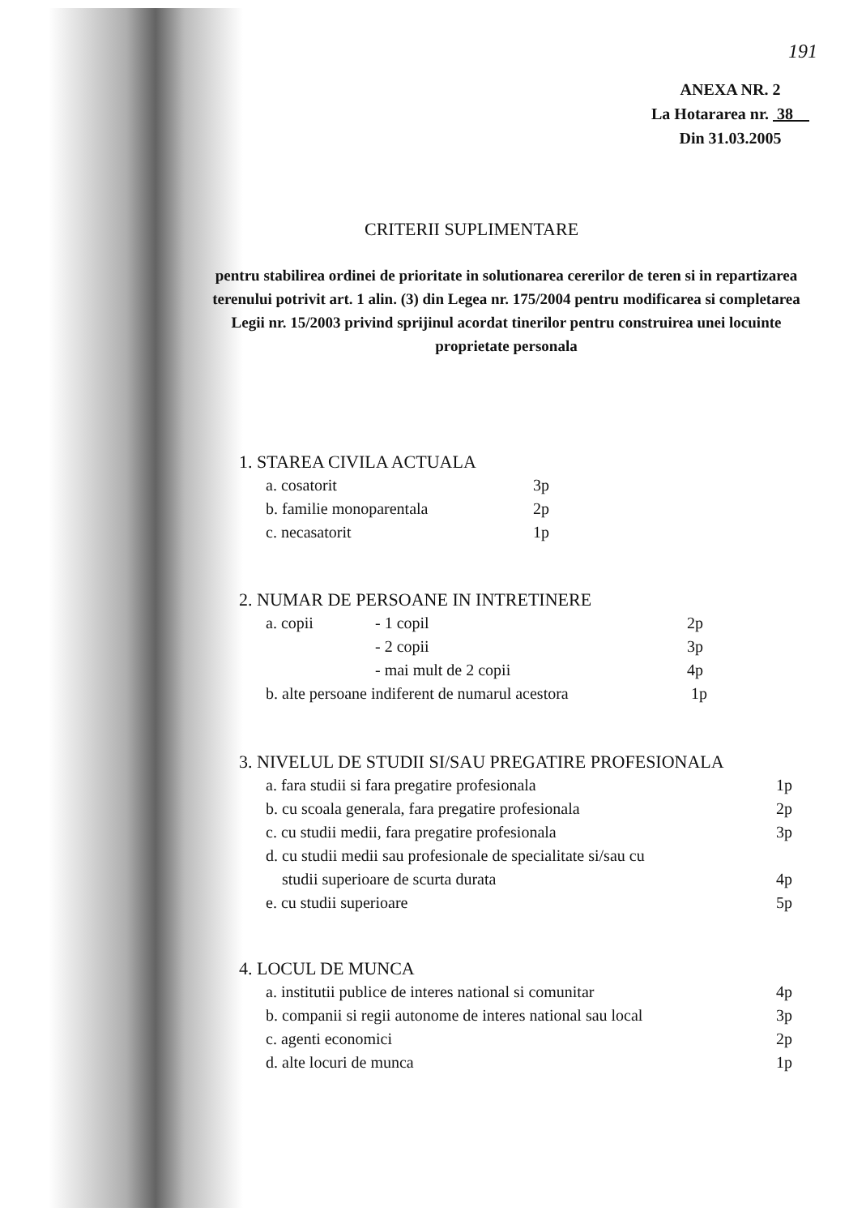191
ANEXA NR. 2
La Hotararea nr. 38
Din 31.03.2005
CRITERII SUPLIMENTARE
pentru stabilirea ordinei de prioritate in solutionarea cererilor de teren si in repartizarea terenului potrivit art. 1 alin. (3) din Legea nr. 175/2004 pentru modificarea si completarea Legii nr. 15/2003 privind sprijinul acordat tinerilor pentru construirea unei locuinte proprietate personala
1. STAREA CIVILA ACTUALA
a. cosatorit 3p
b. familie monoparentala 2p
c. necasatorit 1p
2. NUMAR DE PERSOANE IN INTRETINERE
a. copii - 1 copil 2p
- 2 copii 3p
- mai mult de 2 copii 4p
b. alte persoane indiferent de numarul acestora 1p
3. NIVELUL DE STUDII SI/SAU PREGATIRE PROFESIONALA
a. fara studii si fara pregatire profesionala 1p
b. cu scoala generala, fara pregatire profesionala 2p
c. cu studii medii, fara pregatire profesionala 3p
d. cu studii medii sau profesionale de specialitate si/sau cu
studii superioare de scurta durata 4p
e. cu studii superioare 5p
4. LOCUL DE MUNCA
a. institutii publice de interes national si comunitar 4p
b. companii si regii autonome de interes national sau local 3p
c. agenti economici 2p
d. alte locuri de munca 1p